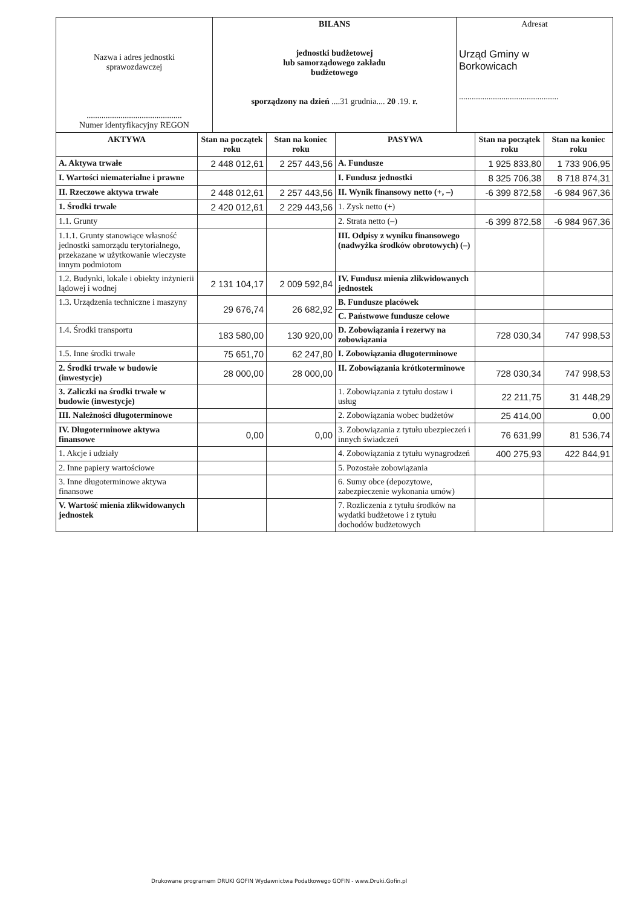| Nazwa i adres jednostki sprawozdawczej ............................................. Numer identyfikacyjny REGON | BILANS jednostki budżetowej lub samorządowego zakładu budżetowego sporządzony na dzień ....31 grudnia.... 20 .19. r. | Adresat Urząd Gminy w Borkowicach ............................................... |
| AKTYWA | Stan na początek roku | Stan na koniec roku | PASYWA | Stan na początek roku | Stan na koniec roku |
| --- | --- | --- | --- | --- | --- |
| A. Aktywa trwałe | 2 448 012,61 | 2 257 443,56 | A. Fundusze | 1 925 833,80 | 1 733 906,95 |
| I. Wartości niematerialne i prawne | | | I. Fundusz jednostki | 8 325 706,38 | 8 718 874,31 |
| II. Rzeczowe aktywa trwałe | 2 448 012,61 | 2 257 443,56 | II. Wynik finansowy netto (+, –) | -6 399 872,58 | -6 984 967,36 |
| 1. Środki trwałe | 2 420 012,61 | 2 229 443,56 | 1. Zysk netto (+) | | |
| 1.1. Grunty | | | 2. Strata netto (–) | -6 399 872,58 | -6 984 967,36 |
| 1.1.1. Grunty stanowiące własność jednostki samorządu terytorialnego, przekazane w użytkowanie wieczyste innym podmiotom | | | III. Odpisy z wyniku finansowego (nadwyżka środków obrotowych) (–) | | |
| 1.2. Budynki, lokale i obiekty inżynierii lądowej i wodnej | 2 131 104,17 | 2 009 592,84 | IV. Fundusz mienia zlikwidowanych jednostek | | |
| 1.3. Urządzenia techniczne i maszyny | 29 676,74 | 26 682,92 | B. Fundusze placówek | | |
| | | | C. Państwowe fundusze celowe | | |
| 1.4. Środki transportu | 183 580,00 | 130 920,00 | D. Zobowiązania i rezerwy na zobowiązania | 728 030,34 | 747 998,53 |
| 1.5. Inne środki trwałe | 75 651,70 | 62 247,80 | I. Zobowiązania długoterminowe | | |
| 2. Środki trwałe w budowie (inwestycje) | 28 000,00 | 28 000,00 | II. Zobowiązania krótkoterminowe | 728 030,34 | 747 998,53 |
| 3. Zaliczki na środki trwałe w budowie (inwestycje) | | | 1. Zobowiązania z tytułu dostaw i usług | 22 211,75 | 31 448,29 |
| III. Należności długoterminowe | | | 2. Zobowiązania wobec budżetów | 25 414,00 | 0,00 |
| IV. Długoterminowe aktywa finansowe | 0,00 | 0,00 | 3. Zobowiązania z tytułu ubezpieczeń i innych świadczeń | 76 631,99 | 81 536,74 |
| 1. Akcje i udziały | | | 4. Zobowiązania z tytułu wynagrodzeń | 400 275,93 | 422 844,91 |
| 2. Inne papiery wartościowe | | | 5. Pozostałe zobowiązania | | |
| 3. Inne długoterminowe aktywa finansowe | | | 6. Sumy obce (depozytowe, zabezpieczenie wykonania umów) | | |
| V. Wartość mienia zlikwidowanych jednostek | | | 7. Rozliczenia z tytułu środków na wydatki budżetowe i z tytułu dochodów budżetowych | | |
Drukowane programem DRUKI GOFIN Wydawnictwa Podatkowego GOFIN - www.Druki.Gofin.pl